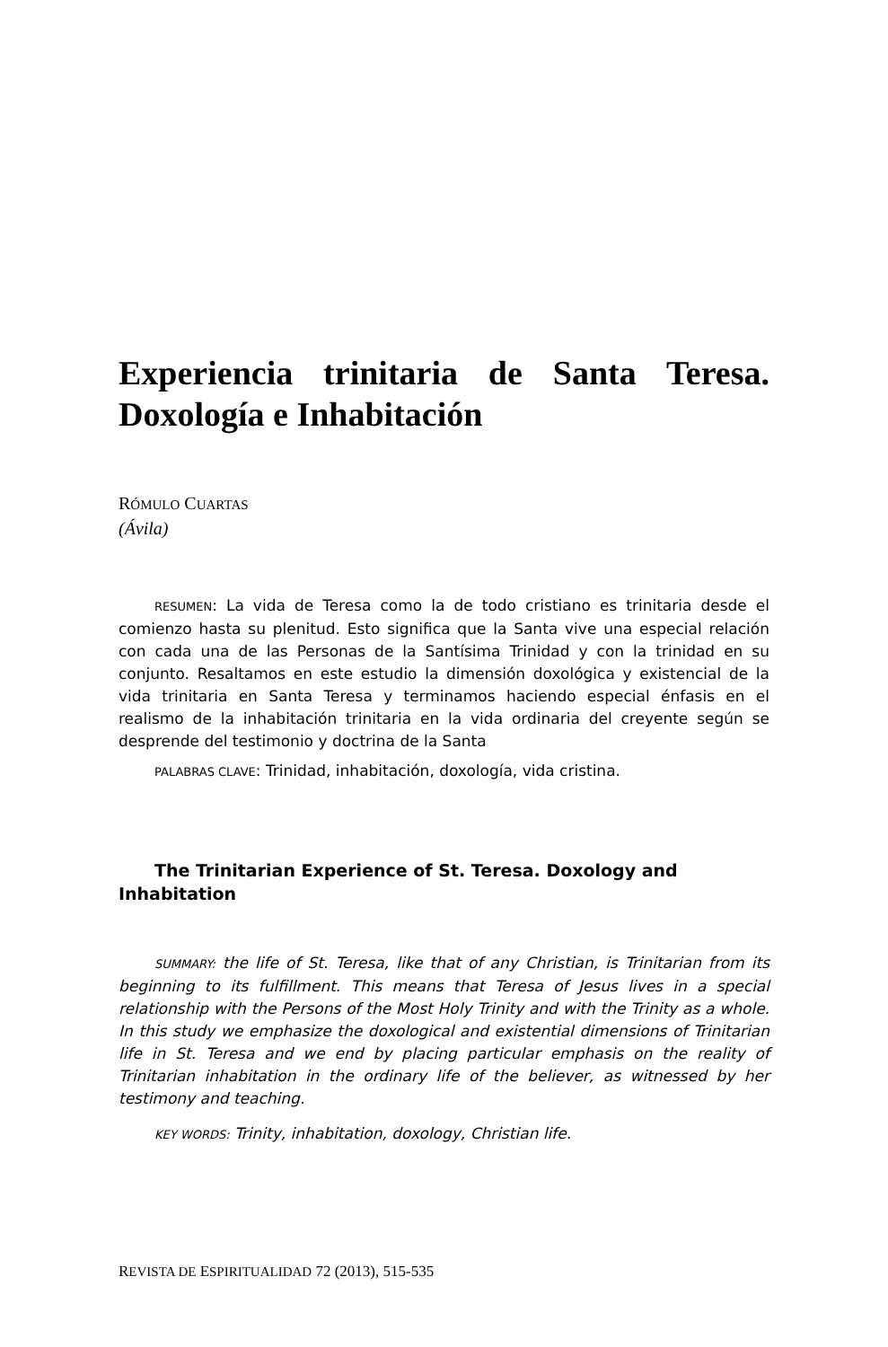Experiencia trinitaria de Santa Teresa. Doxología e Inhabitación
RÓMULO CUARTAS
(Ávila)
RESUMEN: La vida de Teresa como la de todo cristiano es trinitaria desde el comienzo hasta su plenitud. Esto significa que la Santa vive una especial relación con cada una de las Personas de la Santísima Trinidad y con la trinidad en su conjunto. Resaltamos en este estudio la dimensión doxológica y existencial de la vida trinitaria en Santa Teresa y terminamos haciendo especial énfasis en el realismo de la inhabitación trinitaria en la vida ordinaria del creyente según se desprende del testimonio y doctrina de la Santa
PALABRAS CLAVE: Trinidad, inhabitación, doxología, vida cristina.
The Trinitarian Experience of St. Teresa. Doxology and Inhabitation
SUMMARY: the life of St. Teresa, like that of any Christian, is Trinitarian from its beginning to its fulfillment. This means that Teresa of Jesus lives in a special relationship with the Persons of the Most Holy Trinity and with the Trinity as a whole. In this study we emphasize the doxological and existential dimensions of Trinitarian life in St. Teresa and we end by placing particular emphasis on the reality of Trinitarian inhabitation in the ordinary life of the believer, as witnessed by her testimony and teaching.
KEY WORDS: Trinity, inhabitation, doxology, Christian life.
REVISTA DE ESPIRITUALIDAD 72 (2013), 515-535